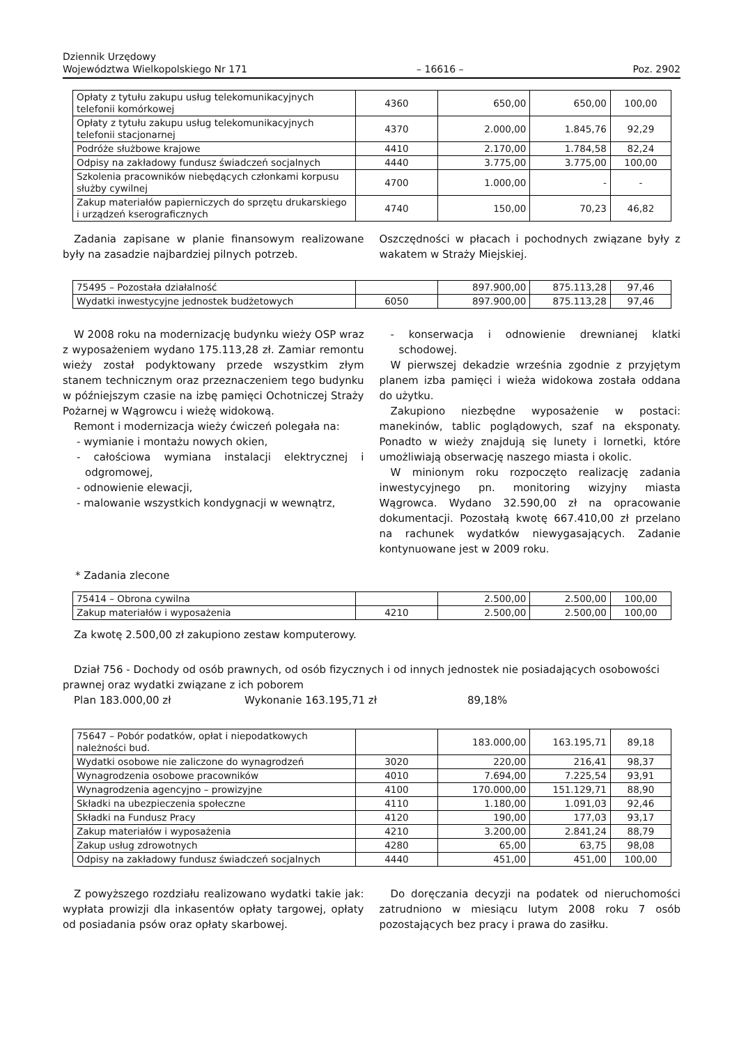Dziennik Urzędowy
Województwa Wielkopolskiego Nr 171
– 16616 –
Poz. 2902
| Opłaty z tytułu zakupu usług telekomunikacyjnych telefonii komórkowej | 4360 | 650,00 | 650,00 | 100,00 |
| Opłaty z tytułu zakupu usług telekomunikacyjnych telefonii stacjonarnej | 4370 | 2.000,00 | 1.845,76 | 92,29 |
| Podróże służbowe krajowe | 4410 | 2.170,00 | 1.784,58 | 82,24 |
| Odpisy na zakładowy fundusz świadczeń socjalnych | 4440 | 3.775,00 | 3.775,00 | 100,00 |
| Szkolenia pracowników niebędących członkami korpusu służby cywilnej | 4700 | 1.000,00 | - | - |
| Zakup materiałów papierniczych do sprzętu drukarskiego i urządzeń kserograficznych | 4740 | 150,00 | 70,23 | 46,82 |
Zadania zapisane w planie finansowym realizowane były na zasadzie najbardziej pilnych potrzeb.
Oszczędności w płacach i pochodnych związane były z wakatem w Straży Miejskiej.
| 75495 – Pozostała działalność | | 897.900,00 | 875.113,28 | 97,46 |
| Wydatki inwestycyjne jednostek budżetowych | 6050 | 897.900,00 | 875.113,28 | 97,46 |
W 2008 roku na modernizację budynku wieży OSP wraz z wyposażeniem wydano 175.113,28 zł. Zamiar remontu wieży został podyktowany przede wszystkim złym stanem technicznym oraz przeznaczeniem tego budynku w późniejszym czasie na izbę pamięci Ochotniczej Straży Pożarnej w Wągrowcu i wieżę widokową.
Remont i modernizacja wieży ćwiczeń polegała na:
- wymianie i montażu nowych okien,
- całościowa wymiana instalacji elektrycznej i odgromowej,
- odnowienie elewacji,
- malowanie wszystkich kondygnacji w wewnątrz,
- konserwacja i odnowienie drewnianej klatki schodowej.
W pierwszej dekadzie września zgodnie z przyjętym planem izba pamięci i wieża widokowa została oddana do użytku.
Zakupiono niezbędne wyposażenie w postaci: manekinów, tablic poglądowych, szaf na eksponaty. Ponadto w wieży znajdują się lunety i lornetki, które umożliwiają obserwację naszego miasta i okolic.
W minionym roku rozpoczęto realizację zadania inwestycyjnego pn. monitoring wizyjny miasta Wągrowca. Wydano 32.590,00 zł na opracowanie dokumentacji. Pozostałą kwotę 667.410,00 zł przelano na rachunek wydatków niewygasających. Zadanie kontynuowane jest w 2009 roku.
* Zadania zlecone
| 75414 – Obrona cywilna | | 2.500,00 | 2.500,00 | 100,00 |
| Zakup materiałów i wyposażenia | 4210 | 2.500,00 | 2.500,00 | 100,00 |
Za kwotę 2.500,00 zł zakupiono zestaw komputerowy.
Dział 756 - Dochody od osób prawnych, od osób fizycznych i od innych jednostek nie posiadających osobowości prawnej oraz wydatki związane z ich poborem
Plan 183.000,00 zł Wykonanie 163.195,71 zł 89,18%
| 75647 – Pobór podatków, opłat i niepodatkowych należności bud. | | 183.000,00 | 163.195,71 | 89,18 |
| Wydatki osobowe nie zaliczone do wynagrodzeń | 3020 | 220,00 | 216,41 | 98,37 |
| Wynagrodzenia osobowe pracowników | 4010 | 7.694,00 | 7.225,54 | 93,91 |
| Wynagrodzenia agencyjno – prowizyjne | 4100 | 170.000,00 | 151.129,71 | 88,90 |
| Składki na ubezpieczenia społeczne | 4110 | 1.180,00 | 1.091,03 | 92,46 |
| Składki na Fundusz Pracy | 4120 | 190,00 | 177,03 | 93,17 |
| Zakup materiałów i wyposażenia | 4210 | 3.200,00 | 2.841,24 | 88,79 |
| Zakup usług zdrowotnych | 4280 | 65,00 | 63,75 | 98,08 |
| Odpisy na zakładowy fundusz świadczeń socjalnych | 4440 | 451,00 | 451,00 | 100,00 |
Z powyższego rozdziału realizowano wydatki takie jak: wypłata prowizji dla inkasentów opłaty targowej, opłaty od posiadania psów oraz opłaty skarbowej.
Do doręczania decyzji na podatek od nieruchomości zatrudniono w miesiącu lutym 2008 roku 7 osób pozostających bez pracy i prawa do zasiłku.